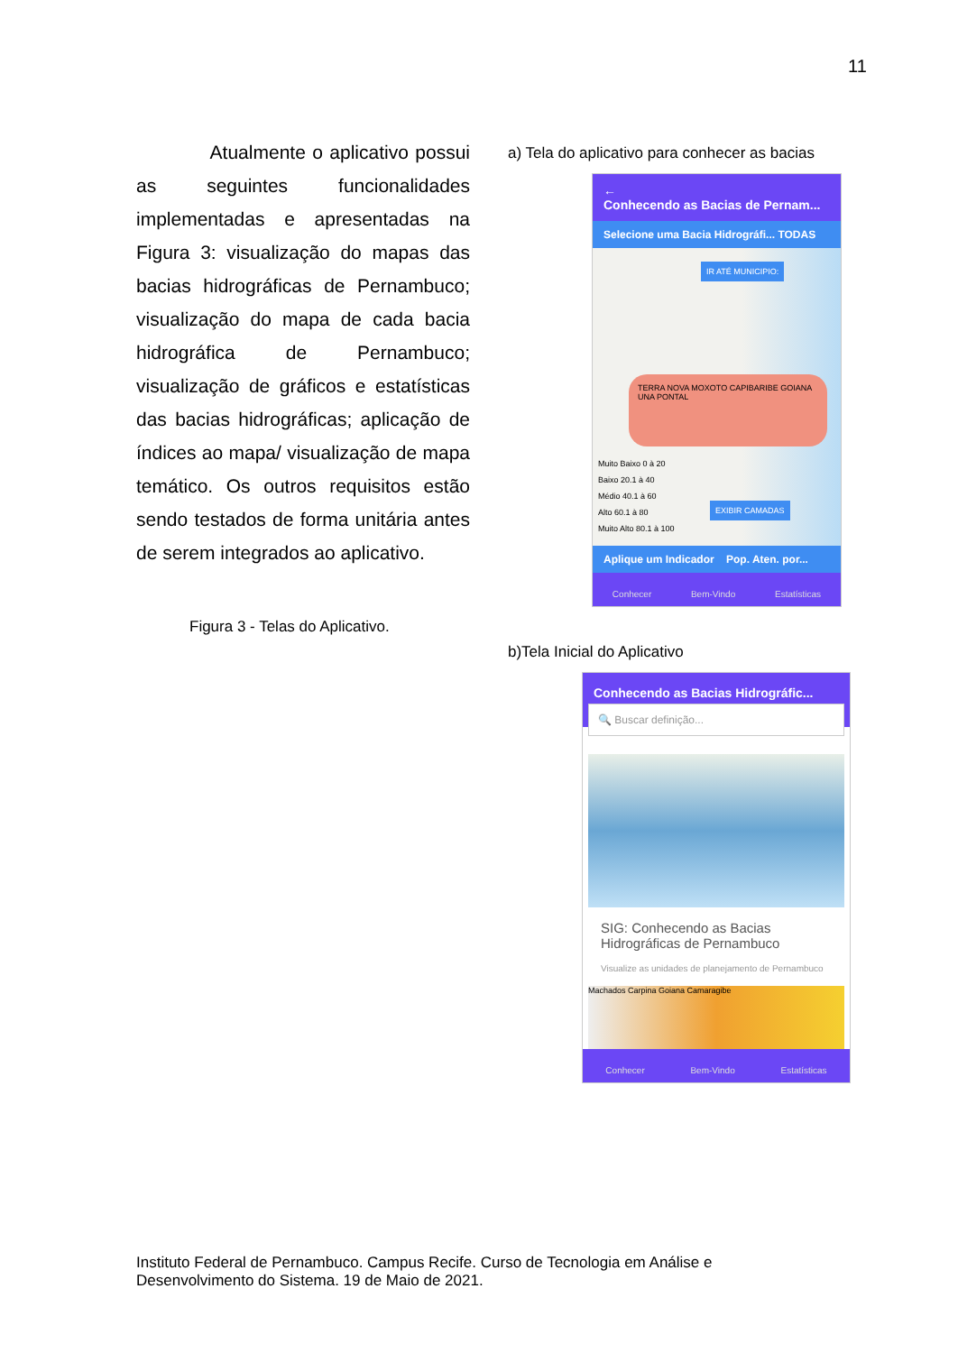11
Atualmente o aplicativo possui as seguintes funcionalidades implementadas e apresentadas na Figura 3: visualização do mapas das bacias hidrográficas de Pernambuco; visualização do mapa de cada bacia hidrográfica de Pernambuco; visualização de gráficos e estatísticas das bacias hidrográficas; aplicação de índices ao mapa/ visualização de mapa temático. Os outros requisitos estão sendo testados de forma unitária antes de serem integrados ao aplicativo.
Figura 3 - Telas do Aplicativo.
a) Tela do aplicativo para conhecer as bacias
←
Conhecendo as Bacias de Pernam...
Selecione uma Bacia Hidrográfi... TODAS
IR ATÉ MUNICIPIO:
TERRA NOVA MOXOTO CAPIBARIBE GOIANA UNA PONTAL
Muito Baixo 0 à 20
Baixo 20.1 à 40
Médio 40.1 à 60
Alto 60.1 à 80
Muito Alto 80.1 à 100
EXIBIR CAMADAS
Aplique um Indicador Pop. Aten. por...
Conhecer Bem-Vindo Estatísticas
b)Tela Inicial do Aplicativo
Conhecendo as Bacias Hidrográfic...
🔍 Buscar definição...
SIG: Conhecendo as Bacias Hidrográficas de Pernambuco
Visualize as unidades de planejamento de Pernambuco
Machados Carpina Goiana Camaragibe
Conhecer Bem-Vindo Estatísticas
Instituto Federal de Pernambuco. Campus Recife. Curso de Tecnologia em Análise e
Desenvolvimento do Sistema. 19 de Maio de 2021.